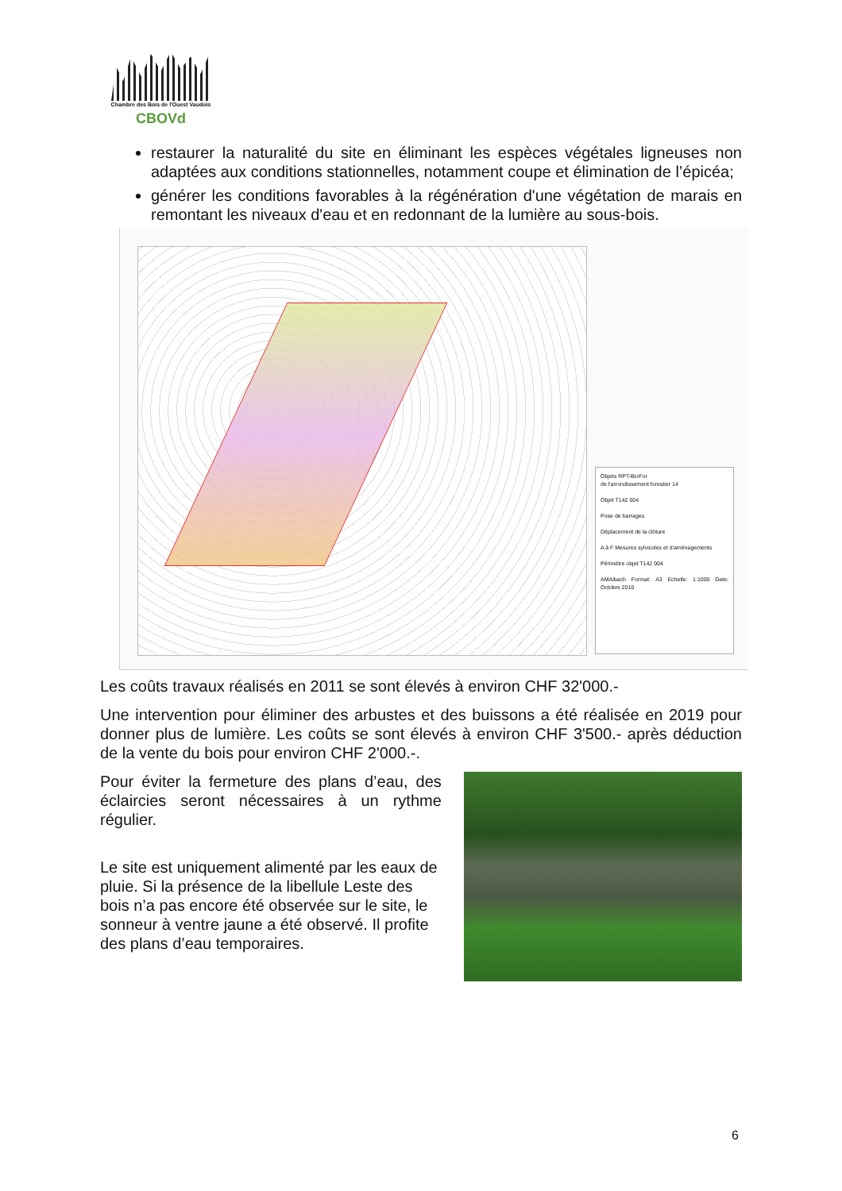Chambre des Bois de l'Ouest Vaudois
CBOVd
restaurer la naturalité du site en éliminant les espèces végétales ligneuses non adaptées aux conditions stationnelles, notamment coupe et élimination de l’épicéa;
générer les conditions favorables à la régénération d'une végétation de marais en remontant les niveaux d'eau et en redonnant de la lumière au sous-bois.
Objets RPT-BioFor
de l'arrondissement forestier 14
Objet T142 004
Pose de barrages
Déplacement de la clôture
A à F Mesures sylvicoles et d'aménagements
Périmètre objet T142 004
AMAibach Format: A3 Echelle: 1:1000 Date: Octobre 2010
Les coûts travaux réalisés en 2011 se sont élevés à environ CHF 32'000.-
Une intervention pour éliminer des arbustes et des buissons a été réalisée en 2019 pour donner plus de lumière. Les coûts se sont élevés à environ CHF 3'500.- après déduction de la vente du bois pour environ CHF 2'000.-.
Pour éviter la fermeture des plans d’eau, des éclaircies seront nécessaires à un rythme régulier.
Le site est uniquement alimenté par les eaux de pluie. Si la présence de la libellule Leste des bois n’a pas encore été observée sur le site, le sonneur à ventre jaune a été observé. Il profite des plans d’eau temporaires.
6